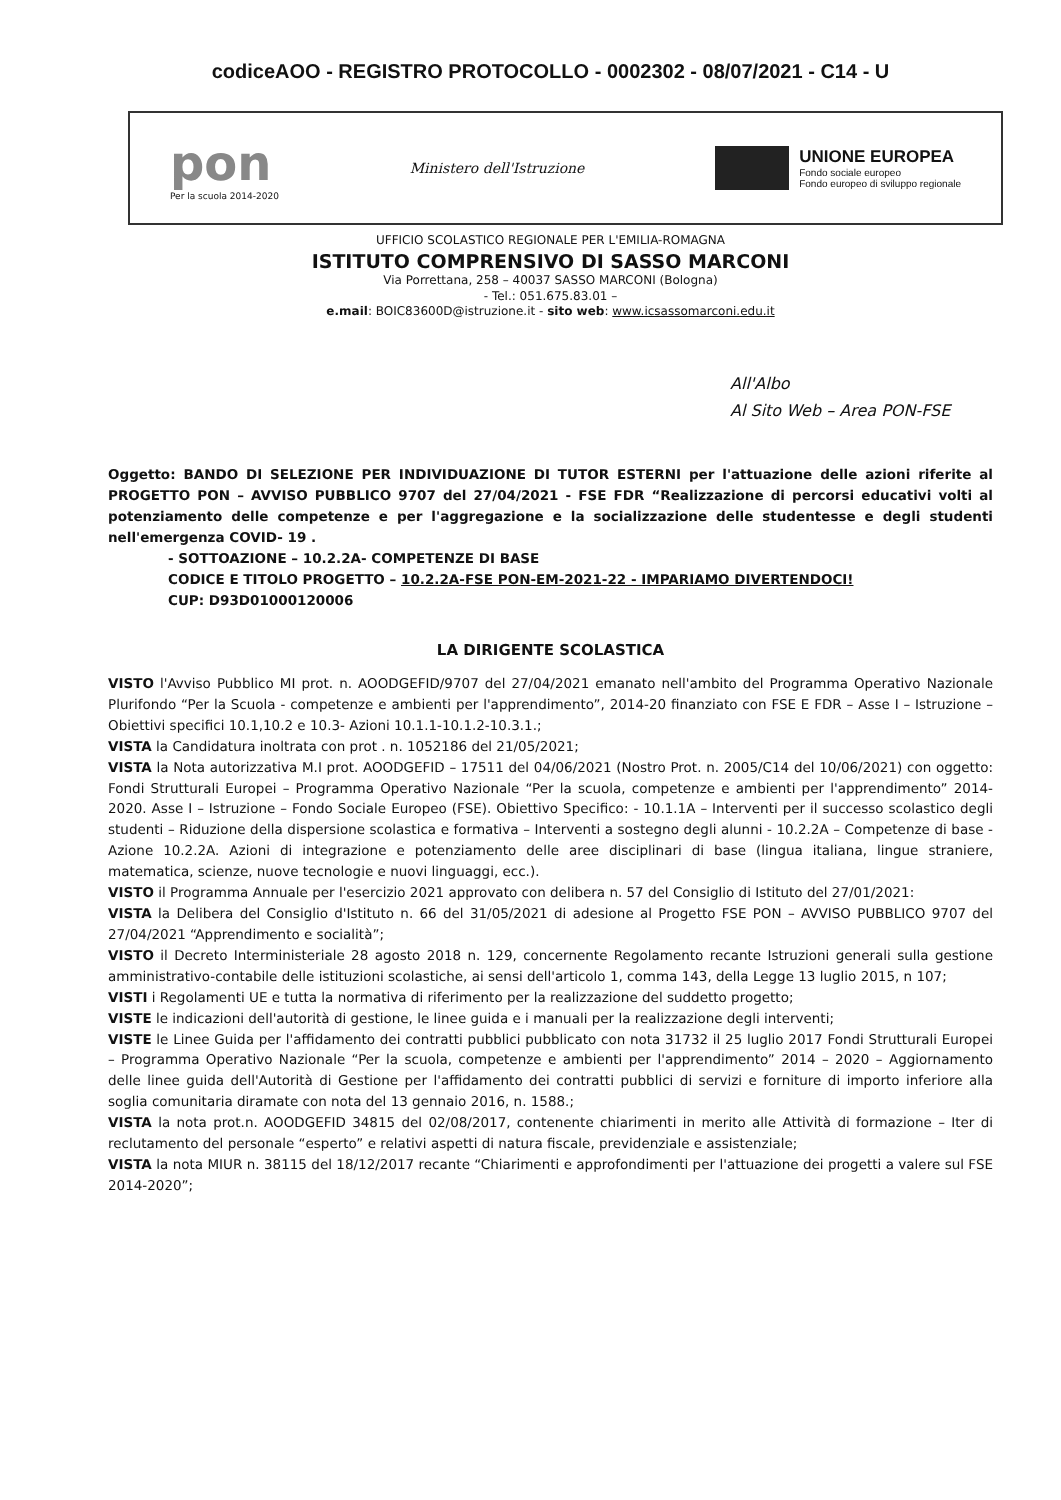codiceAOO - REGISTRO PROTOCOLLO - 0002302 - 08/07/2021 - C14 - U
pon
Per la scuola 2014-2020
Ministero dell'Istruzione
UNIONE EUROPEA
Fondo sociale europeo
Fondo europeo di sviluppo regionale
UFFICIO SCOLASTICO REGIONALE PER L'EMILIA-ROMAGNA
ISTITUTO COMPRENSIVO DI SASSO MARCONI
Via Porrettana, 258 – 40037 SASSO MARCONI (Bologna)
- Tel.: 051.675.83.01 –
e.mail: BOIC83600D@istruzione.it - sito web: www.icsassomarconi.edu.it
All'Albo
Al Sito Web – Area PON-FSE
Oggetto: BANDO DI SELEZIONE PER INDIVIDUAZIONE DI TUTOR ESTERNI per l'attuazione delle azioni riferite al PROGETTO PON – AVVISO PUBBLICO 9707 del 27/04/2021 - FSE FDR “Realizzazione di percorsi educativi volti al potenziamento delle competenze e per l'aggregazione e la socializzazione delle studentesse e degli studenti nell'emergenza COVID- 19 .
- SOTTOAZIONE – 10.2.2A- COMPETENZE DI BASE
CODICE E TITOLO PROGETTO – 10.2.2A-FSE PON-EM-2021-22 - IMPARIAMO DIVERTENDOCI!
CUP: D93D01000120006
LA DIRIGENTE SCOLASTICA
VISTO l'Avviso Pubblico MI prot. n. AOODGEFID/9707 del 27/04/2021 emanato nell'ambito del Programma Operativo Nazionale Plurifondo “Per la Scuola - competenze e ambienti per l'apprendimento”, 2014-20 finanziato con FSE E FDR – Asse I – Istruzione – Obiettivi specifici 10.1,10.2 e 10.3- Azioni 10.1.1-10.1.2-10.3.1.;
VISTA la Candidatura inoltrata con prot . n. 1052186 del 21/05/2021;
VISTA la Nota autorizzativa M.I prot. AOODGEFID – 17511 del 04/06/2021 (Nostro Prot. n. 2005/C14 del 10/06/2021) con oggetto: Fondi Strutturali Europei – Programma Operativo Nazionale “Per la scuola, competenze e ambienti per l'apprendimento” 2014-2020. Asse I – Istruzione – Fondo Sociale Europeo (FSE). Obiettivo Specifico: - 10.1.1A – Interventi per il successo scolastico degli studenti – Riduzione della dispersione scolastica e formativa – Interventi a sostegno degli alunni - 10.2.2A – Competenze di base - Azione 10.2.2A. Azioni di integrazione e potenziamento delle aree disciplinari di base (lingua italiana, lingue straniere, matematica, scienze, nuove tecnologie e nuovi linguaggi, ecc.).
VISTO il Programma Annuale per l'esercizio 2021 approvato con delibera n. 57 del Consiglio di Istituto del 27/01/2021:
VISTA la Delibera del Consiglio d'Istituto n. 66 del 31/05/2021 di adesione al Progetto FSE PON – AVVISO PUBBLICO 9707 del 27/04/2021 “Apprendimento e socialità”;
VISTO il Decreto Interministeriale 28 agosto 2018 n. 129, concernente Regolamento recante Istruzioni generali sulla gestione amministrativo-contabile delle istituzioni scolastiche, ai sensi dell'articolo 1, comma 143, della Legge 13 luglio 2015, n 107;
VISTI i Regolamenti UE e tutta la normativa di riferimento per la realizzazione del suddetto progetto;
VISTE le indicazioni dell'autorità di gestione, le linee guida e i manuali per la realizzazione degli interventi;
VISTE le Linee Guida per l'affidamento dei contratti pubblici pubblicato con nota 31732 il 25 luglio 2017 Fondi Strutturali Europei – Programma Operativo Nazionale “Per la scuola, competenze e ambienti per l'apprendimento” 2014 – 2020 – Aggiornamento delle linee guida dell'Autorità di Gestione per l'affidamento dei contratti pubblici di servizi e forniture di importo inferiore alla soglia comunitaria diramate con nota del 13 gennaio 2016, n. 1588.;
VISTA la nota prot.n. AOODGEFID 34815 del 02/08/2017, contenente chiarimenti in merito alle Attività di formazione – Iter di reclutamento del personale “esperto” e relativi aspetti di natura fiscale, previdenziale e assistenziale;
VISTA la nota MIUR n. 38115 del 18/12/2017 recante “Chiarimenti e approfondimenti per l'attuazione dei progetti a valere sul FSE 2014-2020”;